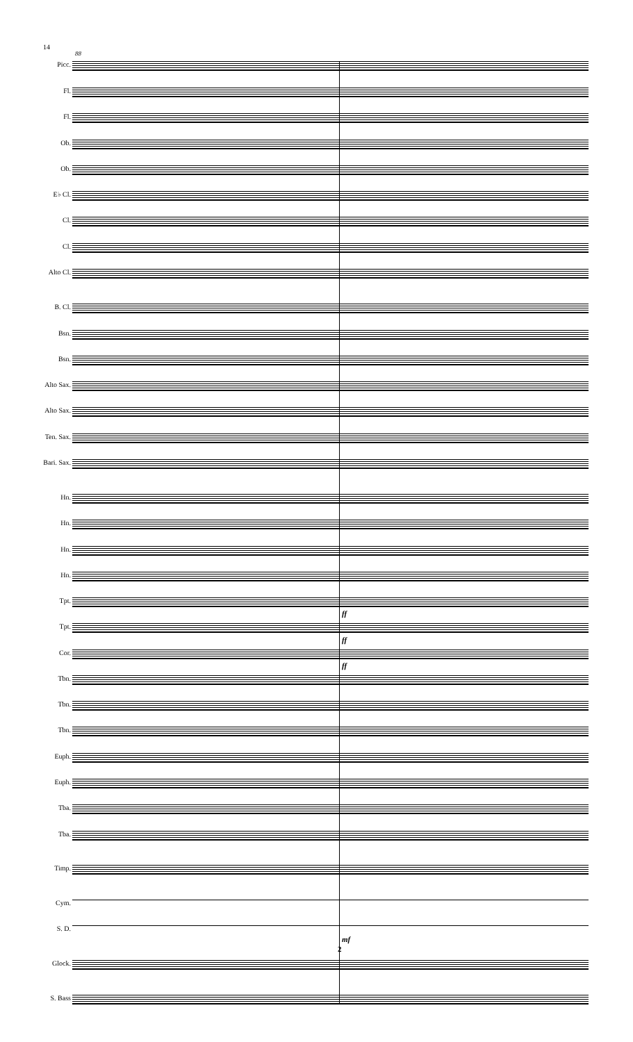14
88
Picc.
Fl.
Fl.
Ob.
Ob.
E♭ Cl.
Cl.
Cl.
Alto Cl.
B. Cl.
Bsn.
Bsn.
Alto Sax.
Alto Sax.
Ten. Sax.
Bari. Sax.
Hn.
Hn.
Hn.
Hn.
Tpt.
ff
Tpt.
ff
Cor.
ff
Tbn.
Tbn.
Tbn.
Euph.
Euph.
Tba.
Tba.
Timp.
Cym.
S. D.
mf
2
Glock.
S. Bass